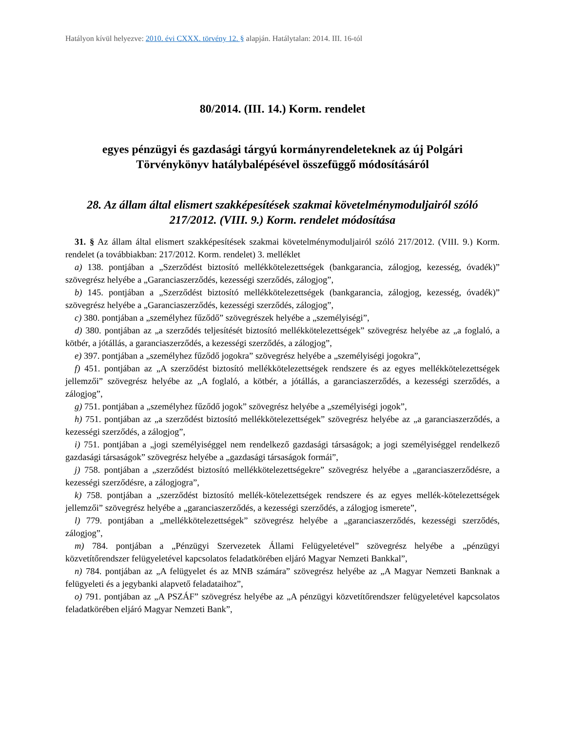Hatályon kívül helyezve: 2010. évi CXXX. törvény 12. § alapján. Hatálytalan: 2014. III. 16-tól
80/2014. (III. 14.) Korm. rendelet
egyes pénzügyi és gazdasági tárgyú kormányrendeleteknek az új Polgári Törvénykönyv hatálybalépésével összefüggő módosításáról
28. Az állam által elismert szakképesítések szakmai követelménymoduljairól szóló 217/2012. (VIII. 9.) Korm. rendelet módosítása
31. § Az állam által elismert szakképesítések szakmai követelménymoduljairól szóló 217/2012. (VIII. 9.) Korm. rendelet (a továbbiakban: 217/2012. Korm. rendelet) 3. melléklet
a) 138. pontjában a „Szerződést biztosító mellékkötelezettségek (bankgarancia, zálogjog, kezesség, óvadék)” szövegrész helyébe a „Garanciaszerződés, kezességi szerződés, zálogjog”,
b) 145. pontjában a „Szerződést biztosító mellékkötelezettségek (bankgarancia, zálogjog, kezesség, óvadék)” szövegrész helyébe a „Garanciaszerződés, kezességi szerződés, zálogjog”,
c) 380. pontjában a „személyhez fűződő” szövegrészek helyébe a „személyiségi”,
d) 380. pontjában az „a szerződés teljesítését biztosító mellékkötelezettségek” szövegrész helyébe az „a foglaló, a kötbér, a jótállás, a garanciaszerződés, a kezességi szerződés, a zálogjog”,
e) 397. pontjában a „személyhez fűződő jogokra” szövegrész helyébe a „személyiségi jogokra”,
f) 451. pontjában az „A szerződést biztosító mellékkötelezettségek rendszere és az egyes mellékkötelezettségek jellemzői” szövegrész helyébe az „A foglaló, a kötbér, a jótállás, a garanciaszerződés, a kezességi szerződés, a zálogjog”,
g) 751. pontjában a „személyhez fűződő jogok” szövegrész helyébe a „személyiségi jogok”,
h) 751. pontjában az „a szerződést biztosító mellékkötelezettségek” szövegrész helyébe az „a garanciaszerződés, a kezességi szerződés, a zálogjog”,
i) 751. pontjában a „jogi személyiséggel nem rendelkező gazdasági társaságok; a jogi személyiséggel rendelkező gazdasági társaságok” szövegrész helyébe a „gazdasági társaságok formái”,
j) 758. pontjában a „szerződést biztosító mellékkötelezettségekre” szövegrész helyébe a „garanciaszerződésre, a kezességi szerződésre, a zálogjogra”,
k) 758. pontjában a „szerződést biztosító mellék-kötelezettségek rendszere és az egyes mellék-kötelezettségek jellemzői” szövegrész helyébe a „garanciaszerződés, a kezességi szerződés, a zálogjog ismerete”,
l) 779. pontjában a „mellékkötelezettségek” szövegrész helyébe a „garanciaszerződés, kezességi szerződés, zálogjog”,
m) 784. pontjában a „Pénzügyi Szervezetek Állami Felügyeletével” szövegrész helyébe a „pénzügyi közvetítőrendszer felügyeletével kapcsolatos feladatkörében eljáró Magyar Nemzeti Bankkal”,
n) 784. pontjában az „A felügyelet és az MNB számára” szövegrész helyébe az „A Magyar Nemzeti Banknak a felügyeleti és a jegybanki alapvető feladataihoz”,
o) 791. pontjában az „A PSZÁF” szövegrész helyébe az „A pénzügyi közvetítőrendszer felügyeletével kapcsolatos feladatkörében eljáró Magyar Nemzeti Bank”,